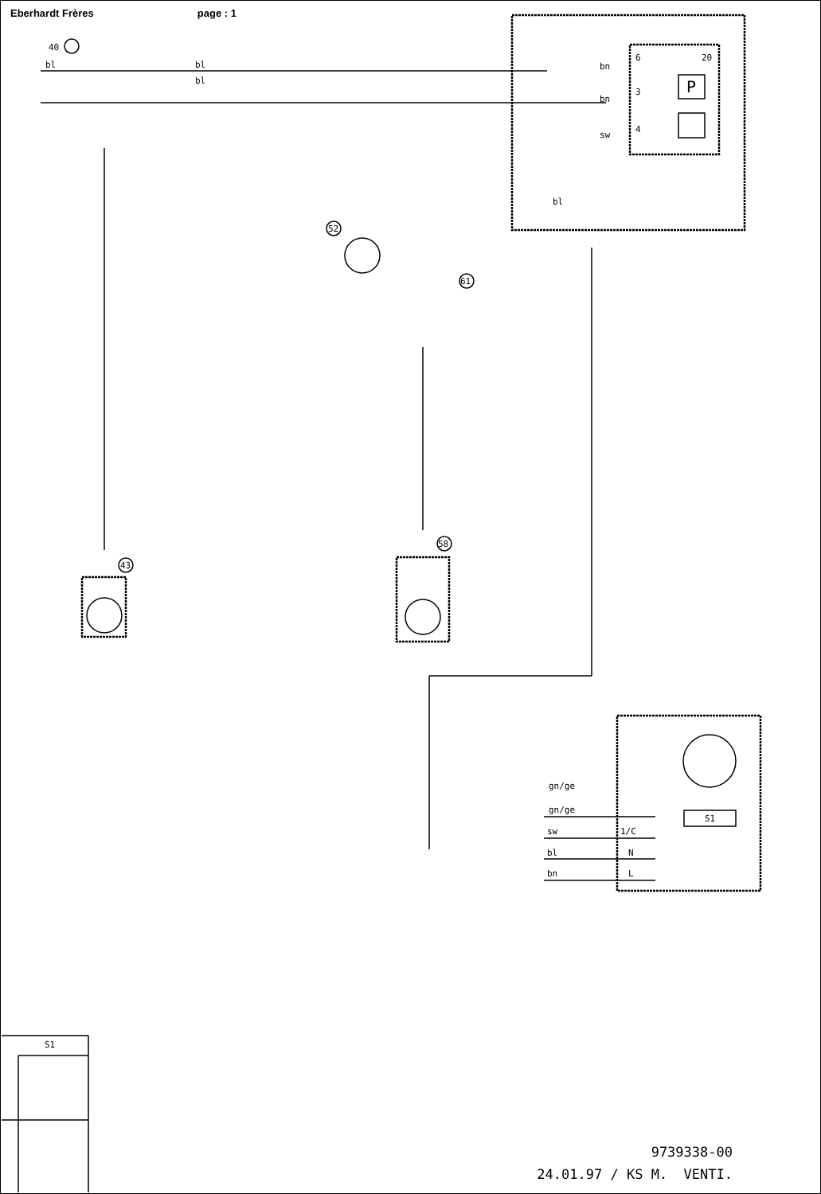Eberhardt Frères page : 1
bl
bl
bl
bn
bn
sw
6
3
4
bl
40
52
61
43
58
20
P
gn/ge
gn/ge
sw
bl
bn
1/C
N
L
S1
S1
9739338-00
24.01.97 / KS M. VENTI.